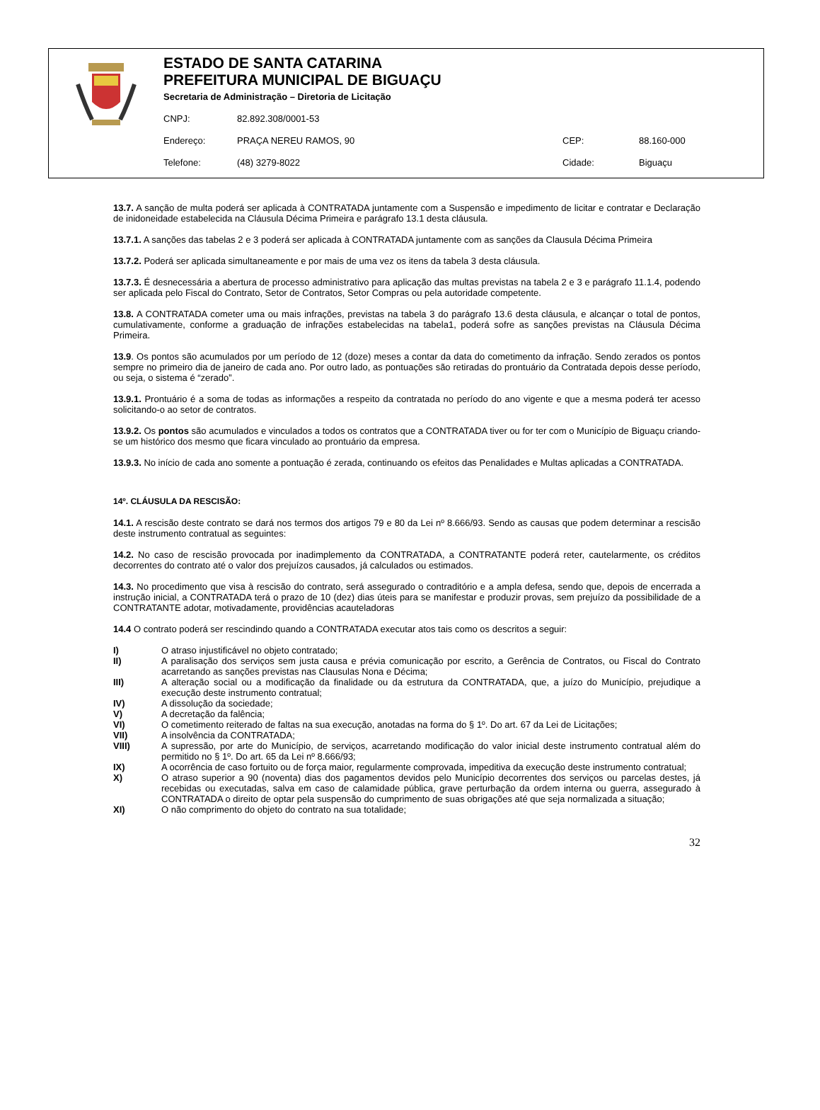ESTADO DE SANTA CATARINA
PREFEITURA MUNICIPAL DE BIGUAÇU
Secretaria de Administração – Diretoria de Licitação
CNPJ: 82.892.308/0001-53
Endereço: PRAÇA NEREU RAMOS, 90 CEP: 88.160-000
Telefone: (48) 3279-8022 Cidade: Biguaçu
13.7. A sanção de multa poderá ser aplicada à CONTRATADA juntamente com a Suspensão e impedimento de licitar e contratar e Declaração de inidoneidade estabelecida na Cláusula Décima Primeira e parágrafo 13.1 desta cláusula.
13.7.1. A sanções das tabelas 2 e 3 poderá ser aplicada à CONTRATADA juntamente com as sanções da Clausula Décima Primeira
13.7.2. Poderá ser aplicada simultaneamente e por mais de uma vez os itens da tabela 3 desta cláusula.
13.7.3. É desnecessária a abertura de processo administrativo para aplicação das multas previstas na tabela 2 e 3 e parágrafo 11.1.4, podendo ser aplicada pelo Fiscal do Contrato, Setor de Contratos, Setor Compras ou pela autoridade competente.
13.8. A CONTRATADA cometer uma ou mais infrações, previstas na tabela 3 do parágrafo 13.6 desta cláusula, e alcançar o total de pontos, cumulativamente, conforme a graduação de infrações estabelecidas na tabela1, poderá sofre as sanções previstas na Cláusula Décima Primeira.
13.9. Os pontos são acumulados por um período de 12 (doze) meses a contar da data do cometimento da infração. Sendo zerados os pontos sempre no primeiro dia de janeiro de cada ano. Por outro lado, as pontuações são retiradas do prontuário da Contratada depois desse período, ou seja, o sistema é “zerado”.
13.9.1. Prontuário é a soma de todas as informações a respeito da contratada no período do ano vigente e que a mesma poderá ter acesso solicitando-o ao setor de contratos.
13.9.2. Os pontos são acumulados e vinculados a todos os contratos que a CONTRATADA tiver ou for ter com o Município de Biguaçu criando-se um histórico dos mesmo que ficara vinculado ao prontuário da empresa.
13.9.3. No início de cada ano somente a pontuação é zerada, continuando os efeitos das Penalidades e Multas aplicadas a CONTRATADA.
14º. CLÁUSULA DA RESCISÃO:
14.1. A rescisão deste contrato se dará nos termos dos artigos 79 e 80 da Lei nº 8.666/93. Sendo as causas que podem determinar a rescisão deste instrumento contratual as seguintes:
14.2. No caso de rescisão provocada por inadimplemento da CONTRATADA, a CONTRATANTE poderá reter, cautelarmente, os créditos decorrentes do contrato até o valor dos prejuízos causados, já calculados ou estimados.
14.3. No procedimento que visa à rescisão do contrato, será assegurado o contraditório e a ampla defesa, sendo que, depois de encerrada a instrução inicial, a CONTRATADA terá o prazo de 10 (dez) dias úteis para se manifestar e produzir provas, sem prejuízo da possibilidade de a CONTRATANTE adotar, motivadamente, providências acauteladoras
14.4 O contrato poderá ser rescindindo quando a CONTRATADA executar atos tais como os descritos a seguir:
I) O atraso injustificável no objeto contratado;
II) A paralisação dos serviços sem justa causa e prévia comunicação por escrito, a Gerência de Contratos, ou Fiscal do Contrato acarretando as sanções previstas nas Clausulas Nona e Décima;
III) A alteração social ou a modificação da finalidade ou da estrutura da CONTRATADA, que, a juízo do Município, prejudique a execução deste instrumento contratual;
IV) A dissolução da sociedade;
V) A decretação da falência;
VI) O cometimento reiterado de faltas na sua execução, anotadas na forma do § 1º. Do art. 67 da Lei de Licitações;
VII) A insolvência da CONTRATADA;
VIII) A supressão, por arte do Município, de serviços, acarretando modificação do valor inicial deste instrumento contratual além do permitido no § 1º. Do art. 65 da Lei nº 8.666/93;
IX) A ocorrência de caso fortuito ou de força maior, regularmente comprovada, impeditiva da execução deste instrumento contratual;
X) O atraso superior a 90 (noventa) dias dos pagamentos devidos pelo Município decorrentes dos serviços ou parcelas destes, já recebidas ou executadas, salva em caso de calamidade pública, grave perturbação da ordem interna ou guerra, assegurado à CONTRATADA o direito de optar pela suspensão do cumprimento de suas obrigações até que seja normalizada a situação;
XI) O não comprimento do objeto do contrato na sua totalidade;
32